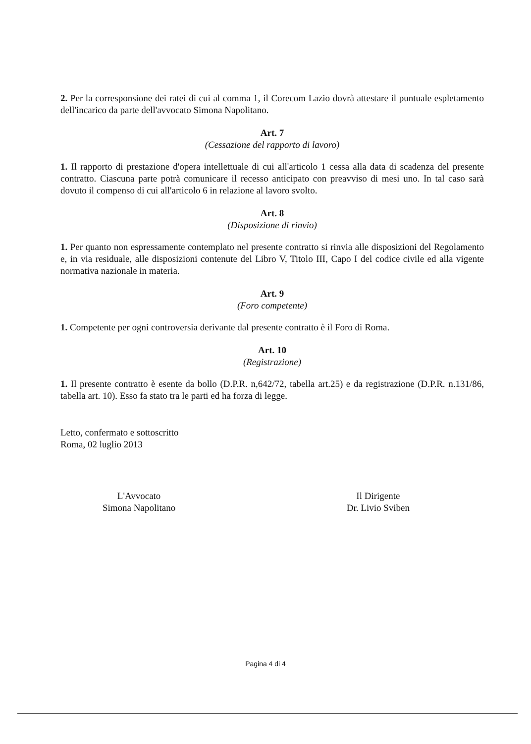2. Per la corresponsione dei ratei di cui al comma 1, il Corecom Lazio dovrà attestare il puntuale espletamento dell'incarico da parte dell'avvocato Simona Napolitano.
Art. 7
(Cessazione del rapporto di lavoro)
1. Il rapporto di prestazione d'opera intellettuale di cui all'articolo 1 cessa alla data di scadenza del presente contratto. Ciascuna parte potrà comunicare il recesso anticipato con preavviso di mesi uno. In tal caso sarà dovuto il compenso di cui all'articolo 6 in relazione al lavoro svolto.
Art. 8
(Disposizione di rinvio)
1. Per quanto non espressamente contemplato nel presente contratto si rinvia alle disposizioni del Regolamento e, in via residuale, alle disposizioni contenute del Libro V, Titolo III, Capo I del codice civile ed alla vigente normativa nazionale in materia.
Art. 9
(Foro competente)
1. Competente per ogni controversia derivante dal presente contratto è il Foro di Roma.
Art. 10
(Registrazione)
1. Il presente contratto è esente da bollo (D.P.R. n,642/72, tabella art.25) e da registrazione (D.P.R. n.131/86, tabella art. 10). Esso fa stato tra le parti ed ha forza di legge.
Letto, confermato e sottoscritto
Roma, 02 luglio 2013
L'Avvocato
Simona Napolitano
Il Dirigente
Dr. Livio Sviben
Pagina 4 di 4